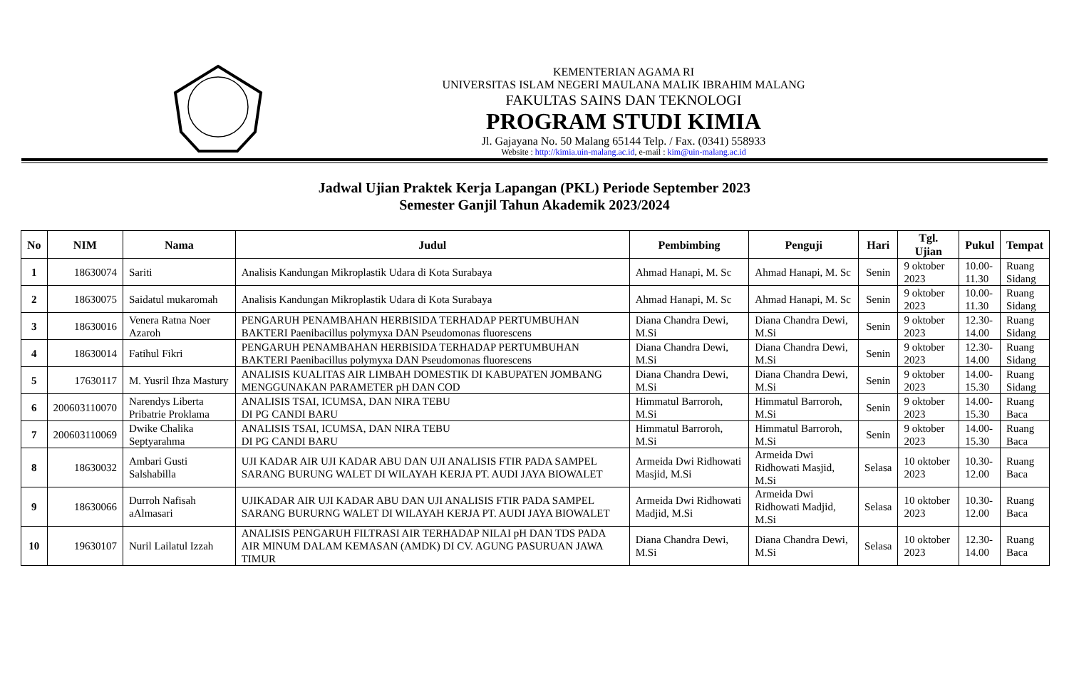KEMENTERIAN AGAMA RI
UNIVERSITAS ISLAM NEGERI MAULANA MALIK IBRAHIM MALANG
FAKULTAS SAINS DAN TEKNOLOGI
PROGRAM STUDI KIMIA
Jl. Gajayana No. 50 Malang 65144 Telp. / Fax. (0341) 558933
Website : http://kimia.uin-malang.ac.id, e-mail : kim@uin-malang.ac.id
Jadwal Ujian Praktek Kerja Lapangan (PKL) Periode September 2023
Semester Ganjil Tahun Akademik 2023/2024
| No | NIM | Nama | Judul | Pembimbing | Penguji | Hari | Tgl. Ujian | Pukul | Tempat |
| --- | --- | --- | --- | --- | --- | --- | --- | --- | --- |
| 1 | 18630074 | Sariti | Analisis Kandungan Mikroplastik Udara di Kota Surabaya | Ahmad Hanapi, M. Sc | Ahmad Hanapi, M. Sc | Senin | 9 oktober 2023 | 10.00- 11.30 | Ruang Sidang |
| 2 | 18630075 | Saidatul mukaromah | Analisis Kandungan Mikroplastik Udara di Kota Surabaya | Ahmad Hanapi, M. Sc | Ahmad Hanapi, M. Sc | Senin | 9 oktober 2023 | 10.00- 11.30 | Ruang Sidang |
| 3 | 18630016 | Venera Ratna Noer Azaroh | PENGARUH PENAMBAHAN HERBISIDA TERHADAP PERTUMBUHAN BAKTERI Paenibacillus polymyxa DAN Pseudomonas fluorescens | Diana Chandra Dewi, M.Si | Diana Chandra Dewi, M.Si | Senin | 9 oktober 2023 | 12.30- 14.00 | Ruang Sidang |
| 4 | 18630014 | Fatihul Fikri | PENGARUH PENAMBAHAN HERBISIDA TERHADAP PERTUMBUHAN BAKTERI Paenibacillus polymyxa DAN Pseudomonas fluorescens | Diana Chandra Dewi, M.Si | Diana Chandra Dewi, M.Si | Senin | 9 oktober 2023 | 12.30- 14.00 | Ruang Sidang |
| 5 | 17630117 | M. Yusril Ihza Mastury | ANALISIS KUALITAS AIR LIMBAH DOMESTIK DI KABUPATEN JOMBANG MENGGUNAKAN PARAMETER pH DAN COD | Diana Chandra Dewi, M.Si | Diana Chandra Dewi, M.Si | Senin | 9 oktober 2023 | 14.00- 15.30 | Ruang Sidang |
| 6 | 200603110070 | Narendys Liberta Pribatrie Proklama | ANALISIS TSAI, ICUMSA, DAN NIRA TEBU DI PG CANDI BARU | Himmatul Barroroh, M.Si | Himmatul Barroroh, M.Si | Senin | 9 oktober 2023 | 14.00- 15.30 | Ruang Baca |
| 7 | 200603110069 | Dwike Chalika Septyarahma | ANALISIS TSAI, ICUMSA, DAN NIRA TEBU DI PG CANDI BARU | Himmatul Barroroh, M.Si | Himmatul Barroroh, M.Si | Senin | 9 oktober 2023 | 14.00- 15.30 | Ruang Baca |
| 8 | 18630032 | Ambari Gusti Salshabilla | UJI KADAR AIR UJI KADAR ABU DAN UJI ANALISIS FTIR PADA SAMPEL SARANG BURUNG WALET DI WILAYAH KERJA PT. AUDI JAYA BIOWALET | Armeida Dwi Ridhowati Masjid, M.Si | Armeida Dwi Ridhowati Masjid, M.Si | Selasa | 10 oktober 2023 | 10.30- 12.00 | Ruang Baca |
| 9 | 18630066 | Durroh Nafisah aAlmasari | UJIKADAR AIR UJI KADAR ABU DAN UJI ANALISIS FTIR PADA SAMPEL SARANG BURURNG WALET DI WILAYAH KERJA PT. AUDI JAYA BIOWALET | Armeida Dwi Ridhowati Madjid, M.Si | Armeida Dwi Ridhowati Madjid, M.Si | Selasa | 10 oktober 2023 | 10.30- 12.00 | Ruang Baca |
| 10 | 19630107 | Nuril Lailatul Izzah | ANALISIS PENGARUH FILTRASI AIR TERHADAP NILAI pH DAN TDS PADA AIR MINUM DALAM KEMASAN (AMDK) DI CV. AGUNG PASURUAN JAWA TIMUR | Diana Chandra Dewi, M.Si | Diana Chandra Dewi, M.Si | Selasa | 10 oktober 2023 | 12.30- 14.00 | Ruang Baca |